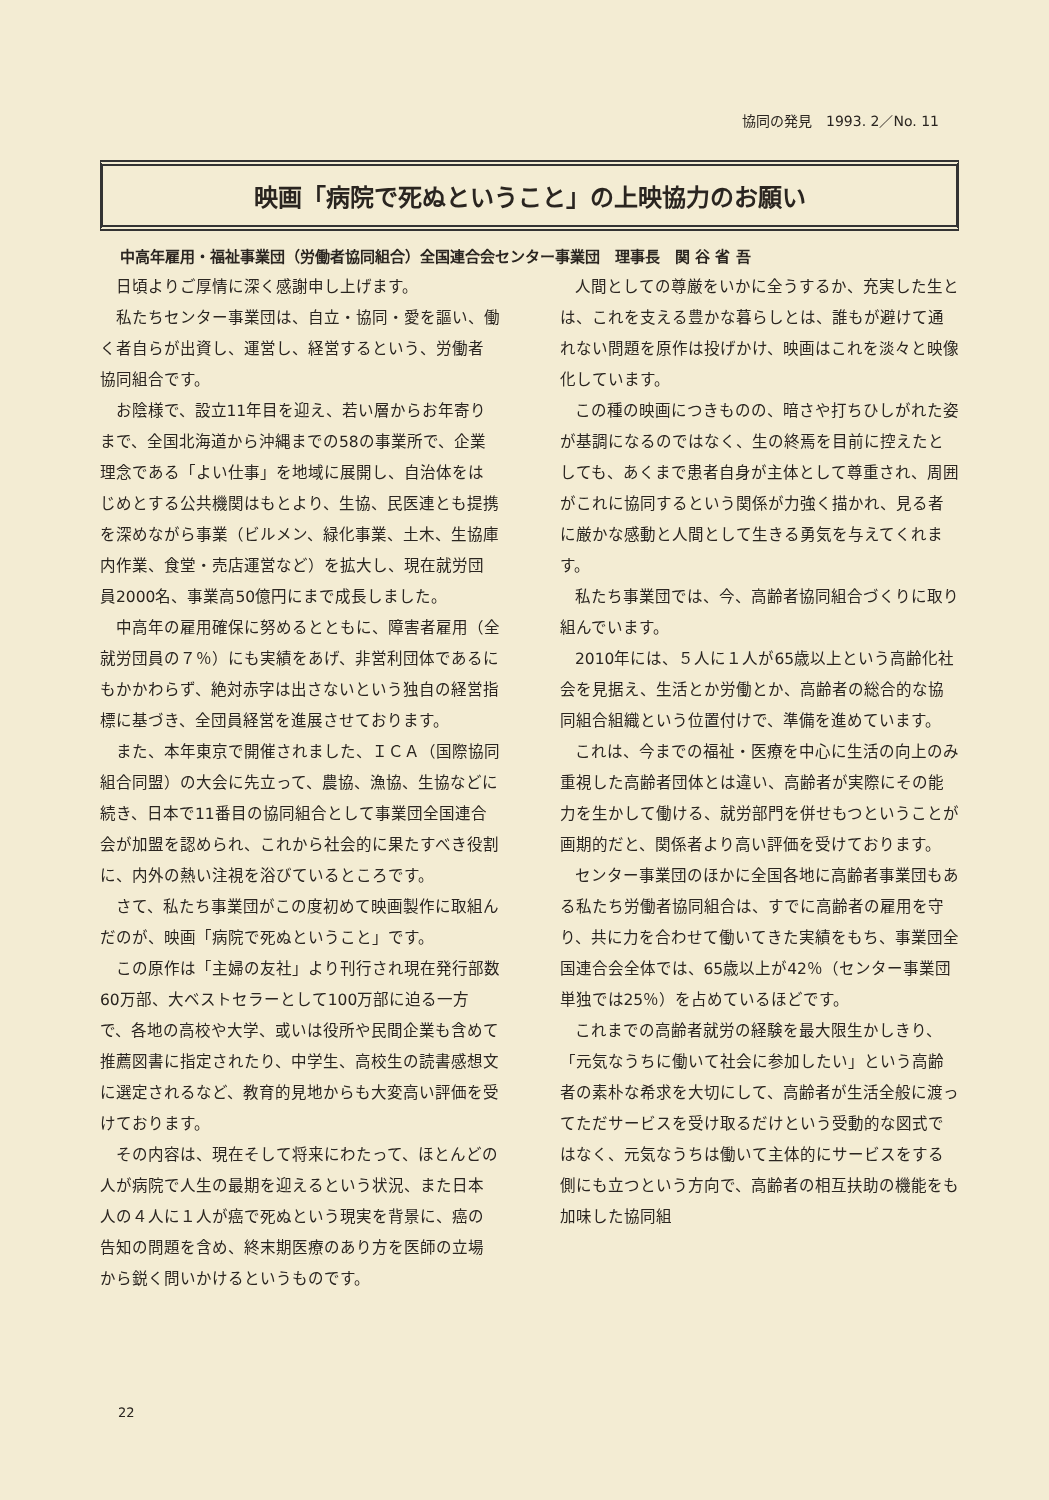協同の発見　1993. 2／No. 11
映画「病院で死ぬということ」の上映協力のお願い
中高年雇用・福祉事業団（労働者協同組合）全国連合会センター事業団　理事長　関 谷 省 吾
日頃よりご厚情に深く感謝申し上げます。
私たちセンター事業団は、自立・協同・愛を謳い、働く者自らが出資し、運営し、経営するという、労働者協同組合です。
お陰様で、設立11年目を迎え、若い層からお年寄りまで、全国北海道から沖縄までの58の事業所で、企業理念である「よい仕事」を地域に展開し、自治体をはじめとする公共機関はもとより、生協、民医連とも提携を深めながら事業（ビルメン、緑化事業、土木、生協庫内作業、食堂・売店運営など）を拡大し、現在就労団員2000名、事業高50億円にまで成長しました。
中高年の雇用確保に努めるとともに、障害者雇用（全就労団員の７％）にも実績をあげ、非営利団体であるにもかかわらず、絶対赤字は出さないという独自の経営指標に基づき、全団員経営を進展させております。
また、本年東京で開催されました、ＩＣＡ（国際協同組合同盟）の大会に先立って、農協、漁協、生協などに続き、日本で11番目の協同組合として事業団全国連合会が加盟を認められ、これから社会的に果たすべき役割に、内外の熱い注視を浴びているところです。
さて、私たち事業団がこの度初めて映画製作に取組んだのが、映画「病院で死ぬということ」です。
この原作は「主婦の友社」より刊行され現在発行部数60万部、大ベストセラーとして100万部に迫る一方で、各地の高校や大学、或いは役所や民間企業も含めて推薦図書に指定されたり、中学生、高校生の読書感想文に選定されるなど、教育的見地からも大変高い評価を受けております。
その内容は、現在そして将来にわたって、ほとんどの人が病院で人生の最期を迎えるという状況、また日本人の４人に１人が癌で死ぬという現実を背景に、癌の告知の問題を含め、終末期医療のあり方を医師の立場から鋭く問いかけるというものです。
人間としての尊厳をいかに全うするか、充実した生とは、これを支える豊かな暮らしとは、誰もが避けて通れない問題を原作は投げかけ、映画はこれを淡々と映像化しています。
この種の映画につきものの、暗さや打ちひしがれた姿が基調になるのではなく、生の終焉を目前に控えたとしても、あくまで患者自身が主体として尊重され、周囲がこれに協同するという関係が力強く描かれ、見る者に厳かな感動と人間として生きる勇気を与えてくれます。
私たち事業団では、今、高齢者協同組合づくりに取り組んでいます。
2010年には、５人に１人が65歳以上という高齢化社会を見据え、生活とか労働とか、高齢者の総合的な協同組合組織という位置付けで、準備を進めています。
これは、今までの福祉・医療を中心に生活の向上のみ重視した高齢者団体とは違い、高齢者が実際にその能力を生かして働ける、就労部門を併せもつということが画期的だと、関係者より高い評価を受けております。
センター事業団のほかに全国各地に高齢者事業団もある私たち労働者協同組合は、すでに高齢者の雇用を守り、共に力を合わせて働いてきた実績をもち、事業団全国連合会全体では、65歳以上が42％（センター事業団単独では25％）を占めているほどです。
これまでの高齢者就労の経験を最大限生かしきり、「元気なうちに働いて社会に参加したい」という高齢者の素朴な希求を大切にして、高齢者が生活全般に渡ってただサービスを受け取るだけという受動的な図式ではなく、元気なうちは働いて主体的にサービスをする側にも立つという方向で、高齢者の相互扶助の機能をも加味した協同組
22